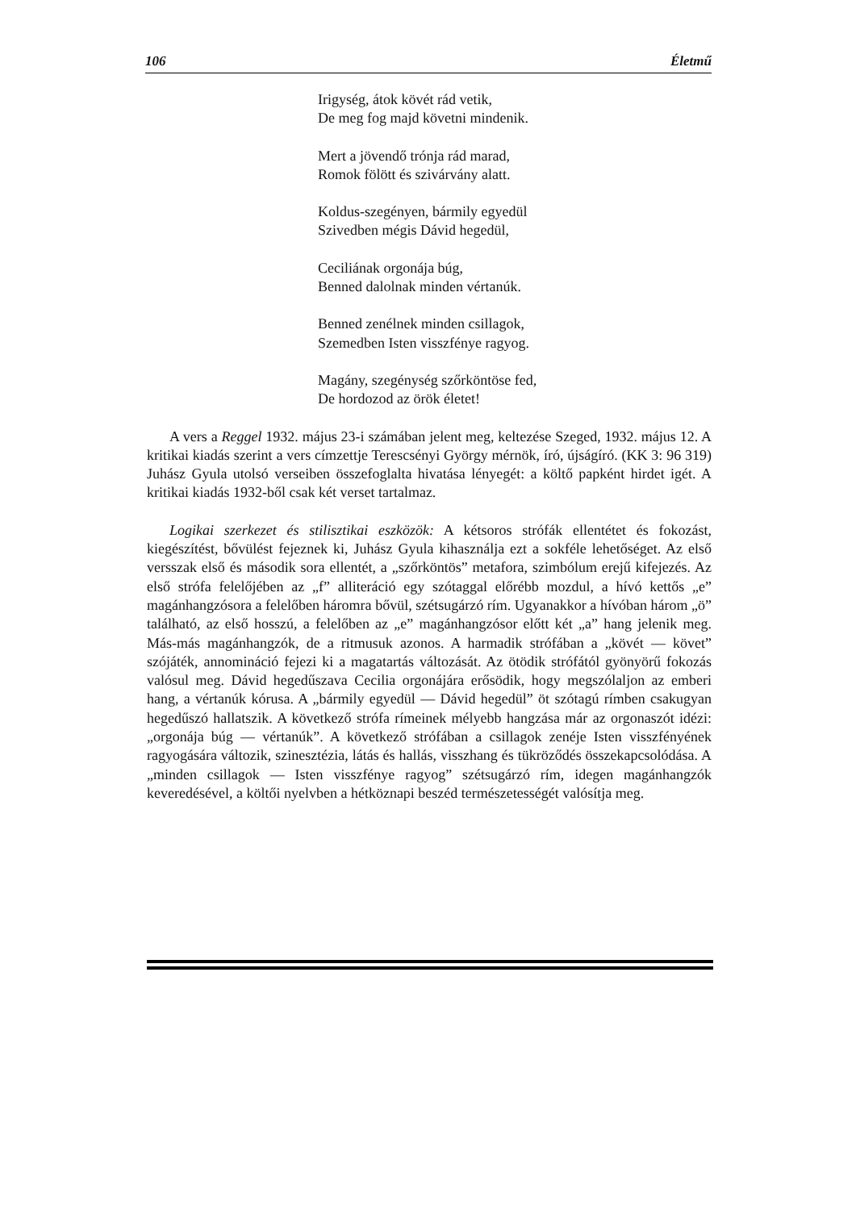106 Életmű
Irigység, átok kövét rád vetik,
De meg fog majd követni mindenik.
Mert a jövendő trónja rád marad,
Romok fölött és szivárvány alatt.
Koldus-szegényen, bármily egyedül
Szivedben mégis Dávid hegedül,
Ceciliának orgonája búg,
Benned dalolnak minden vértanúk.
Benned zenélnek minden csillagok,
Szemedben Isten visszfénye ragyog.
Magány, szegénység szőrköntöse fed,
De hordozod az örök életet!
A vers a Reggel 1932. május 23-i számában jelent meg, keltezése Szeged, 1932. május 12. A kritikai kiadás szerint a vers címzettje Terescsényi György mérnök, író, újságíró. (KK 3: 96 319) Juhász Gyula utolsó verseiben összefoglalta hivatása lényegét: a költő papként hirdet igét. A kritikai kiadás 1932-ből csak két verset tartalmaz.
Logikai szerkezet és stilisztikai eszközök: A kétsoros strófák ellentétet és fokozást, kiegészítést, bővülést fejeznek ki, Juhász Gyula kihasználja ezt a sokféle lehetőséget. Az első versszak első és második sora ellentét, a „szőrköntös” metafora, szimbólum erejű kifejezés. Az első strófa felelőjében az „f” alliteráció egy szótaggal előrébb mozdul, a hívó kettős „e” magánhangzósora a felelőben háromra bővül, szétsugárzó rím. Ugyanakkor a hívóban három „ö” található, az első hosszú, a felelőben az „e” magánhangzósor előtt két „a” hang jelenik meg. Más-más magánhangzók, de a ritmusuk azonos. A harmadik strófában a „kövét — követ” szójáték, annomináció fejezi ki a magatartás változását. Az ötödik strófától gyönyörű fokozás valósul meg. Dávid hegedűszava Cecilia orgonájára erősödik, hogy megszólaljon az emberi hang, a vértanúk kórusa. A „bármily egyedül — Dávid hegedül” öt szótagú rímben csakugyan hegedűszó hallatszik. A következő strófa rímeinek mélyebb hangzása már az orgonaszót idézi: „orgonája búg — vértanúk”. A következő strófában a csillagok zenéje Isten visszfényének ragyogására változik, szinesztézia, látás és hallás, visszhang és tükröződés összekapcsolódása. A „minden csillagok — Isten visszfénye ragyog” szétsugárzó rím, idegen magánhangzók keveredésével, a költői nyelvben a hétköznapi beszéd természetességét valósítja meg.